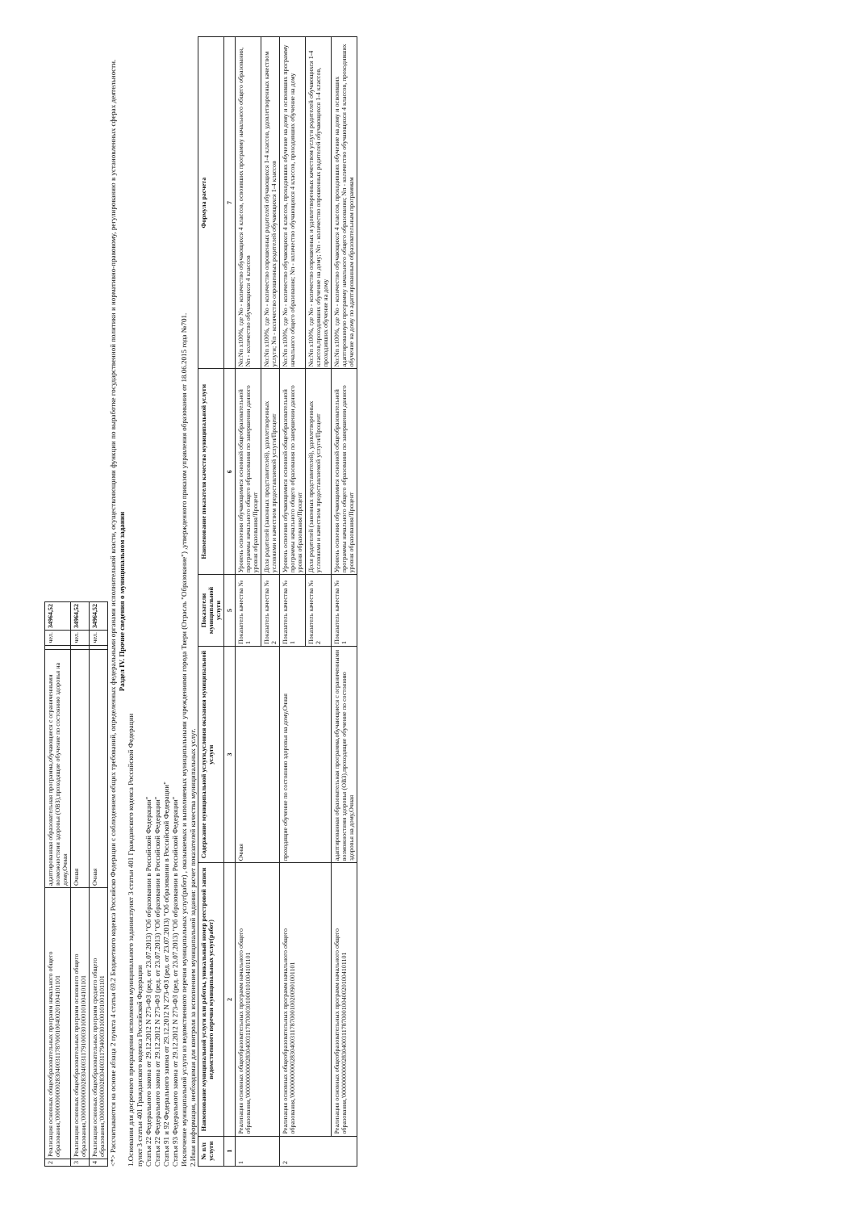| 2 | Реализация основных общеобразовательных программ начального общего образования,'000000000002830400311787000100400201004101101 | адаптированная образовательная программа,обучающиеся с ограниченными возможностями здоровья (ОВЗ),проходящие обучение по состоянию здоровья на дому,Очная | | чел. | 34964,52 |
| 3 | Реализация основных общеобразовательных программ основного общего образования,'000000000002830400311791000301000101004101101 | Очная | | чел. | 34964,52 |
| 4 | Реализация основных общеобразовательных программ среднего общего образования,'000000000002830400311794000301000101001101101 | Очная | | чел. | 34964,52 |
<*> Рассчитываются на основе абзаца 2 пункта 4 статьи 69.2 Бюджетного кодекса Российско Федерации с соблюдением общих требований, определенных федеральными органами исполнительной власти, осуществляющими функции по выработке государственной политики и нормативно-правовому, регулированию в установленных сферах деятельности.
Раздел IV. Прочие сведения о муниципальном задании
1.Основания для досрочного прекращения исполнения муниципального задания:пункт 3 статьи 401 Гражданского кодекса Российской Федерации
пункт 3 статьи 401 Гражданского кодекса Российской Федерации
Статья 22 Федерального закона от 29.12.2012 N 273-ФЗ (ред. от 23.07.2013) "Об образовании в Российской Федерации"
Статья 22 Федерального закона от 29.12.2012 N 273-ФЗ (ред. от 23.07.2013) "Об образовании в Российской Федерации"
Статья 91 и 92 Федерального закона от 29.12.2012 N 273-ФЗ (ред. от 23.07.2013) "Об образовании в Российской Федерации"
Статья 93 Федерального закона от 29.12.2012 N 273-ФЗ (ред. от 23.07.2013) "Об образовании в Российской Федерации"
Исключение муниципальной услуги из ведомственного перечня муниципальных услуг(работ) , оказываемых и выполняемых муниципальными учреждениями города Твери (Отрасль "Образование") ,утвержденного приказом управления образования от 18.06.2015 года №701.
2.Иная информация, необходимая для контроля за исполнением муниципальной задания: расчет показателей качества муниципальных услуг.
| № п/п услуги | Наименование муниципальной услуги или работы, уникальный номер реестровой записи ведомственного перечня муниципальных услуг(работ) | Содержание муниципальной услуги,условия оказания муниципальной услуги | Показатели муниципальной услуги | Наименование показателя качества муниципальной услуги | Формула расчета |
| --- | --- | --- | --- | --- | --- |
| 1 | 2 | 3 | 5 | 6 | 7 |
| 1 | Реализация основных общеобразовательных программ начального общего образования,'000000000002830400311787000301000101004101101 | Очная | Показатель качества № 1 | Уровень освоения обучающимися основной общеобразовательной программы начального общего образования по завершении данного уровня образования/Процент | No:Nп x100%, где No - количество обучающихся 4 классов, освоивших программу начального общего образования, Nп - количество обучающихся 4 классов |
| | | | Показатель качества № 2 | Доля родителей (законных представителей), удовлетворенных условиями и качеством предоставляемой услуги/Процент | No:Nп x100%, где No - количество опрошенных родителей обучающихся 1-4 классов, удовлетворенных качеством услуги; Nп - количество опрошенных родителей обучающихся 1-4 классов |
| 2 | Реализация основных общеобразовательных программ начального общего образования,'000000000002830400311787000100200901001101 | проходящие обучение по состоянию здоровья на дому,Очная | Показатель качества № 1 | Уровень освоения обучающимися основной общеобразовательной программы начального общего образования по завершении данного уровня образования/Процент | No:Nп x100%, где No - количество обучающихся 4 классов, проходивших обучение на дому и освоивших программу начального общего образования; Nп - количество обучающихся 4 классов, проходивших обучение на дому |
| | | | Показатель качества № 2 | Доля родителей (законных представителей), удовлетворенных условиями и качеством предоставляемой услуги/Процент | No:Nп x100%, где No - количество опрошенных и удовлетворенных качеством услуги родителей обучающихся 1-4 классов,проходивших обучение на дому; Nп - количество опрошенных родителей обучающихся 1-4 классов, проходивших обучение на дому |
| | Реализация основных общеобразовательных программ начального общего образования,'000000000002830400311787000100400201004101101 | адаптированная образовательная программа,обучающиеся с ограниченными возможностями здоровья (ОВЗ),проходящие обучение по состоянию здоровья на дому,Очная | Показатель качества № 1 | Уровень освоения обучающимися основной общеобразовательной программы начального общего образования по завершении данного уровня образования/Процент | No:Nп x100%, где No - количество обучающихся 4 классов, проходивших обучение на дому и освоивших адаптированную программу начального общего образования; Nп - количество обучающихся 4 классов, проходивших обучение на дому по адаптированным образовательным программам |